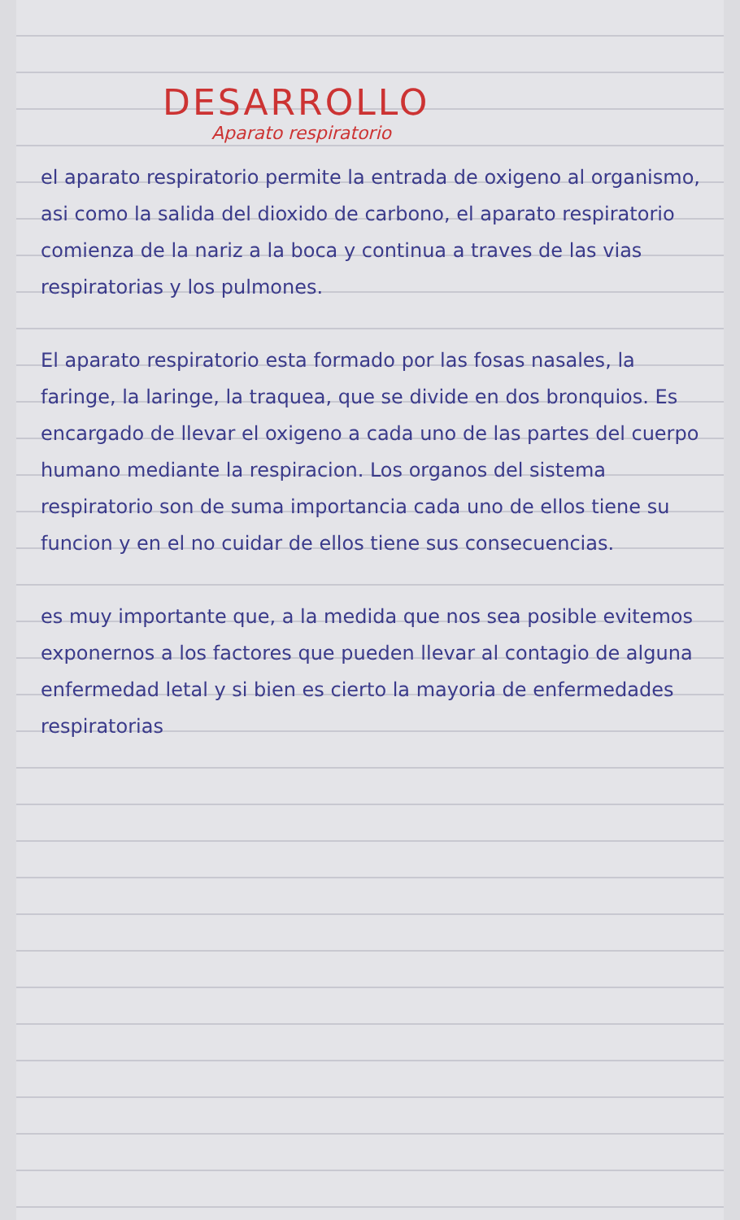DESARROLLO
Aparato respiratorio
el aparato respiratorio permite la entrada de oxigeno al organismo, asi como la salida del dioxido de carbono, el aparato respiratorio comienza de la nariz a la boca y continua a traves de las vias respiratorias y los pulmones.
El aparato respiratorio esta formado por las fosas nasales, la faringe, la laringe, la traquea, que se divide en dos bronquios. Es encargado de llevar el oxigeno a cada uno de las partes del cuerpo humano mediante la respiracion. Los organos del sistema respiratorio son de suma importancia cada uno de ellos tiene su funcion y en el no cuidar de ellos tiene sus consecuencias.
es muy importante que, a la medida que nos sea posible evitemos exponernos a los factores que pueden llevar al contagio de alguna enfermedad letal y si bien es cierto la mayoria de enfermedades respiratorias